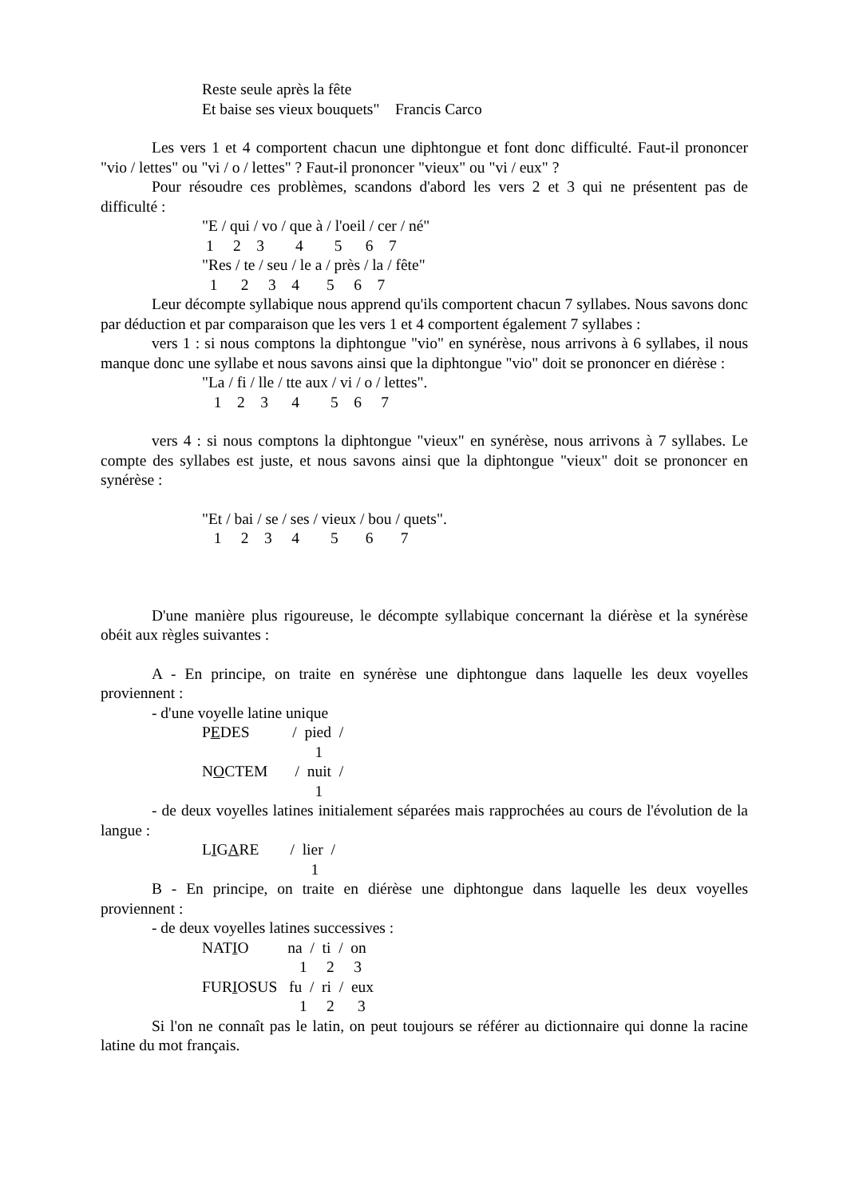Reste seule après la fête
Et baise ses vieux bouquets" Francis Carco
Les vers 1 et 4 comportent chacun une diphtongue et font donc difficulté. Faut-il prononcer "vio / lettes" ou "vi / o / lettes" ? Faut-il prononcer "vieux" ou "vi / eux" ?
Pour résoudre ces problèmes, scandons d'abord les vers 2 et 3 qui ne présentent pas de difficulté :
"E / qui / vo / que à / l'oeil / cer / né"
1 2 3 4 5 6 7
"Res / te / seu / le a / près / la / fête"
1 2 3 4 5 6 7
Leur décompte syllabique nous apprend qu'ils comportent chacun 7 syllabes. Nous savons donc par déduction et par comparaison que les vers 1 et 4 comportent également 7 syllabes :
vers 1 : si nous comptons la diphtongue "vio" en synérèse, nous arrivons à 6 syllabes, il nous manque donc une syllabe et nous savons ainsi que la diphtongue "vio" doit se prononcer en diérèse :
"La / fi / lle / tte aux / vi / o / lettes".
1 2 3 4 5 6 7
vers 4 : si nous comptons la diphtongue "vieux" en synérèse, nous arrivons à 7 syllabes. Le compte des syllabes est juste, et nous savons ainsi que la diphtongue "vieux" doit se prononcer en synérèse :
"Et / bai / se / ses / vieux / bou / quets".
1 2 3 4 5 6 7
D'une manière plus rigoureuse, le décompte syllabique concernant la diérèse et la synérèse obéit aux règles suivantes :
A - En principe, on traite en synérèse une diphtongue dans laquelle les deux voyelles proviennent :
- d'une voyelle latine unique
PEDES / pied /
1
NOCTEM / nuit /
1
- de deux voyelles latines initialement séparées mais rapprochées au cours de l'évolution de la langue :
LIGARE / lier /
1
B - En principe, on traite en diérèse une diphtongue dans laquelle les deux voyelles proviennent :
- de deux voyelles latines successives :
NATIO na / ti / on
1 2 3
FURIOSUS fu / ri / eux
1 2 3
Si l'on ne connaît pas le latin, on peut toujours se référer au dictionnaire qui donne la racine latine du mot français.